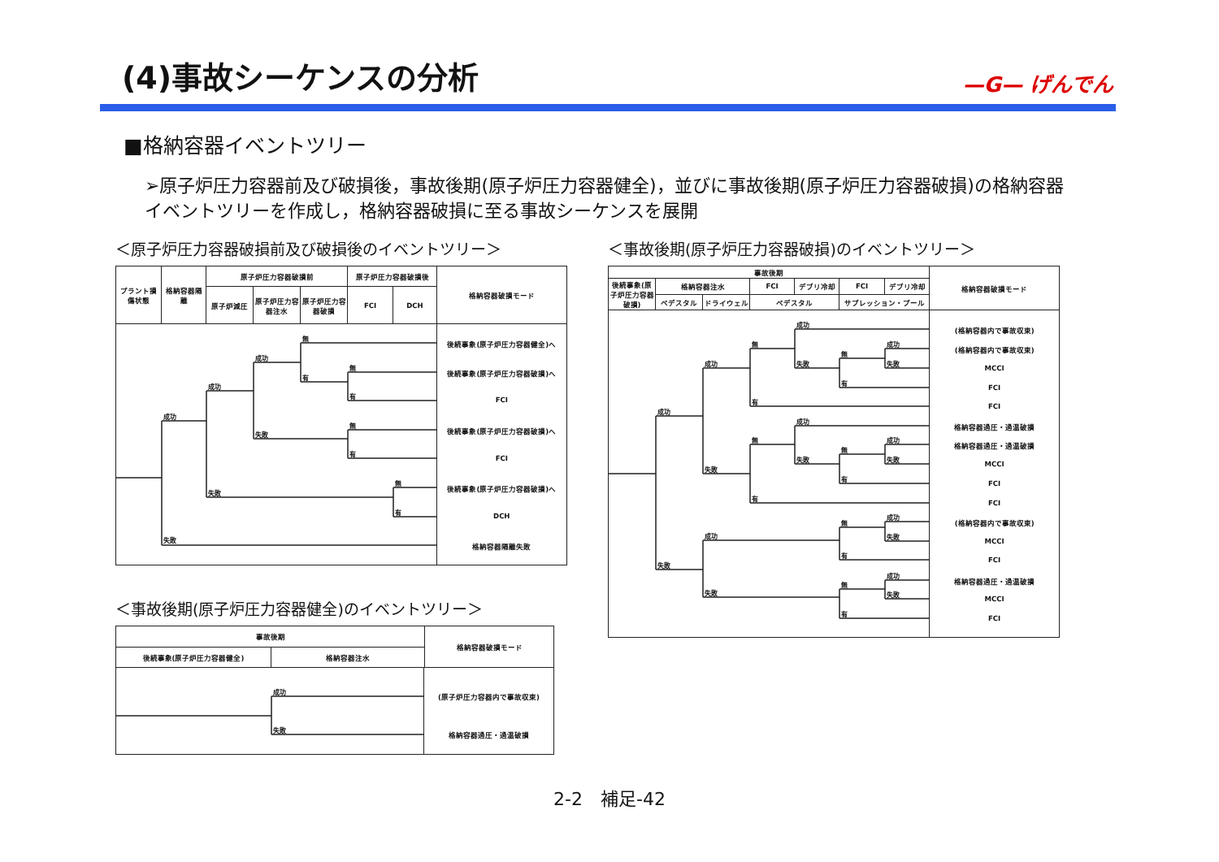(4)事故シーケンスの分析
—G— げんでん
■格納容器イベントツリー
➢原子炉圧力容器前及び破損後，事故後期(原子炉圧力容器健全)，並びに事故後期(原子炉圧力容器破損)の格納容器イベントツリーを作成し，格納容器破損に至る事故シーケンスを展開
＜原子炉圧力容器破損前及び破損後のイベントツリー＞
| プラント損傷状態 | 格納容器隔離 | 原子炉圧力容器破損前 | | | 原子炉圧力容器破損後 | | 格納容器破損モード |
| | | 原子炉減圧 | 原子炉圧力容器注水 | 原子炉圧力容器破損 | FCI | DCH | |
成功
失敗
成功
失敗
成功
失敗
無
有
無
有
無
有
無
有
後続事象(原子炉圧力容器健全)へ
後続事象(原子炉圧力容器破損)へ
FCI
後続事象(原子炉圧力容器破損)へ
FCI
後続事象(原子炉圧力容器破損)へ
DCH
格納容器隔離失敗
＜事故後期(原子炉圧力容器健全)のイベントツリー＞
| 事故後期 | | 格納容器破損モード |
| 後続事象(原子炉圧力容器健全) | 格納容器注水 | |
成功
失敗
(原子炉圧力容器内で事故収束)
格納容器過圧・過温破損
＜事故後期(原子炉圧力容器破損)のイベントツリー＞
| 事故後期 | | | | | | | 格納容器破損モード |
| 後続事象(原子炉圧力容器破損) | 格納容器注水 | | FCI | デブリ冷却 | FCI | デブリ冷却 | |
| | ペデスタル | ドライウェル | ペデスタル | | サプレッション・プール | | |
成功
失敗
成功
失敗
無
有
成功
失敗
無
有
成功
失敗
無
有
成功
失敗
無
有
成功
失敗
成功
失敗
無
有
成功
失敗
無
有
成功
失敗
(格納容器内で事故収束)
(格納容器内で事故収束)
MCCI
FCI
FCI
格納容器過圧・過温破損
格納容器過圧・過温破損
MCCI
FCI
FCI
(格納容器内で事故収束)
MCCI
FCI
格納容器過圧・過温破損
MCCI
FCI
2-2　補足-42